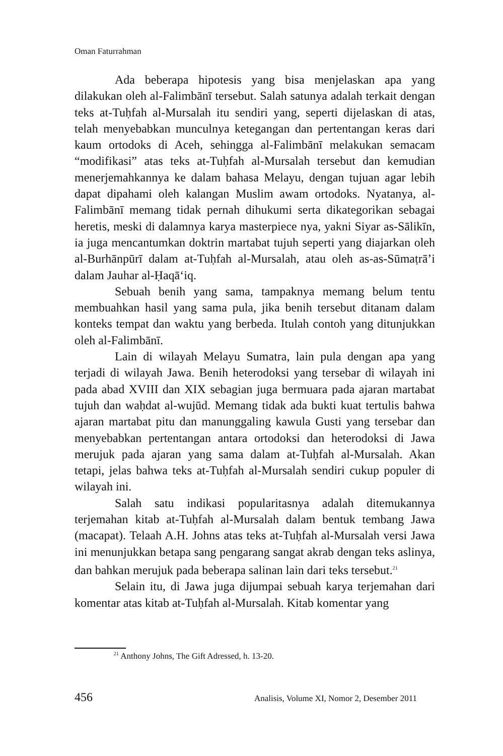Oman Faturrahman
Ada beberapa hipotesis yang bisa menjelaskan apa yang dilakukan oleh al-Falimbānī tersebut. Salah satunya adalah terkait dengan teks at-Tuḥfah al-Mursalah itu sendiri yang, seperti dijelaskan di atas, telah menyebabkan munculnya ketegangan dan pertentangan keras dari kaum ortodoks di Aceh, sehingga al-Falimbānī melakukan semacam “modifikasi” atas teks at-Tuḥfah al-Mursalah tersebut dan kemudian menerjemahkannya ke dalam bahasa Melayu, dengan tujuan agar lebih dapat dipahami oleh kalangan Muslim awam ortodoks. Nyatanya, al-Falimbānī memang tidak pernah dihukumi serta dikategorikan sebagai heretis, meski di dalamnya karya masterpiece nya, yakni Siyar as-Sālikīn, ia juga mencantumkan doktrin martabat tujuh seperti yang diajarkan oleh al-Burhānpūrī dalam at-Tuḥfah al-Mursalah, atau oleh as-as-Sūmaṭrā’i dalam Jauhar al-Ḥaqā‘iq.
Sebuah benih yang sama, tampaknya memang belum tentu membuahkan hasil yang sama pula, jika benih tersebut ditanam dalam konteks tempat dan waktu yang berbeda. Itulah contoh yang ditunjukkan oleh al-Falimbānī.
Lain di wilayah Melayu Sumatra, lain pula dengan apa yang terjadi di wilayah Jawa. Benih heterodoksi yang tersebar di wilayah ini pada abad XVIII dan XIX sebagian juga bermuara pada ajaran martabat tujuh dan waḥdat al-wujūd. Memang tidak ada bukti kuat tertulis bahwa ajaran martabat pitu dan manunggaling kawula Gusti yang tersebar dan menyebabkan pertentangan antara ortodoksi dan heterodoksi di Jawa merujuk pada ajaran yang sama dalam at-Tuḥfah al-Mursalah. Akan tetapi, jelas bahwa teks at-Tuḥfah al-Mursalah sendiri cukup populer di wilayah ini.
Salah satu indikasi popularitasnya adalah ditemukannya terjemahan kitab at-Tuḥfah al-Mursalah dalam bentuk tembang Jawa (macapat). Telaah A.H. Johns atas teks at-Tuḥfah al-Mursalah versi Jawa ini menunjukkan betapa sang pengarang sangat akrab dengan teks aslinya, dan bahkan merujuk pada beberapa salinan lain dari teks tersebut.<sup>21</sup>
Selain itu, di Jawa juga dijumpai sebuah karya terjemahan dari komentar atas kitab at-Tuḥfah al-Mursalah. Kitab komentar yang
<sup>21</sup> Anthony Johns, The Gift Adressed, h. 13-20.
456 Analisis, Volume XI, Nomor 2, Desember 2011